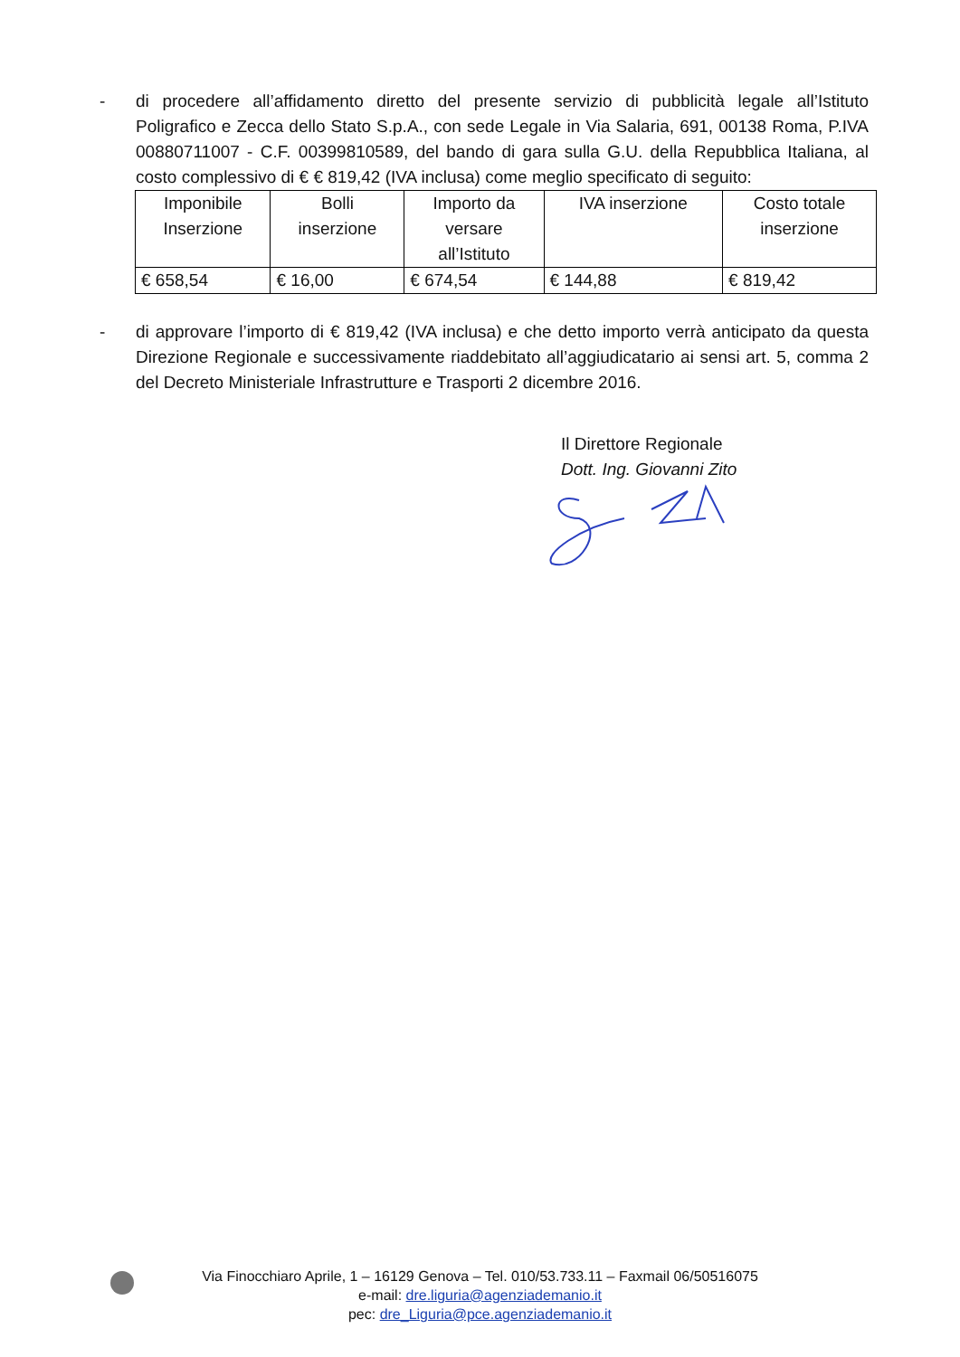- di procedere all’affidamento diretto del presente servizio di pubblicità legale all’Istituto Poligrafico e Zecca dello Stato S.p.A., con sede Legale in Via Salaria, 691, 00138 Roma, P.IVA 00880711007 - C.F. 00399810589, del bando di gara sulla G.U. della Repubblica Italiana, al costo complessivo di € € 819,42 (IVA inclusa) come meglio specificato di seguito:
| Imponibile Inserzione | Bolli inserzione | Importo da versare all’Istituto | IVA inserzione | Costo totale inserzione |
| --- | --- | --- | --- | --- |
| € 658,54 | € 16,00 | € 674,54 | € 144,88 | € 819,42 |
- di approvare l’importo di € 819,42 (IVA inclusa) e che detto importo verrà anticipato da questa Direzione Regionale e successivamente riaddebitato all’aggiudicatario ai sensi art. 5, comma 2 del Decreto Ministeriale Infrastrutture e Trasporti 2 dicembre 2016.
Il Direttore Regionale
Dott. Ing. Giovanni Zito
Via Finocchiaro Aprile, 1 – 16129 Genova – Tel. 010/53.733.11 – Faxmail 06/50516075
e-mail: dre.liguria@agenziademanio.it
pec: dre_Liguria@pce.agenziademanio.it